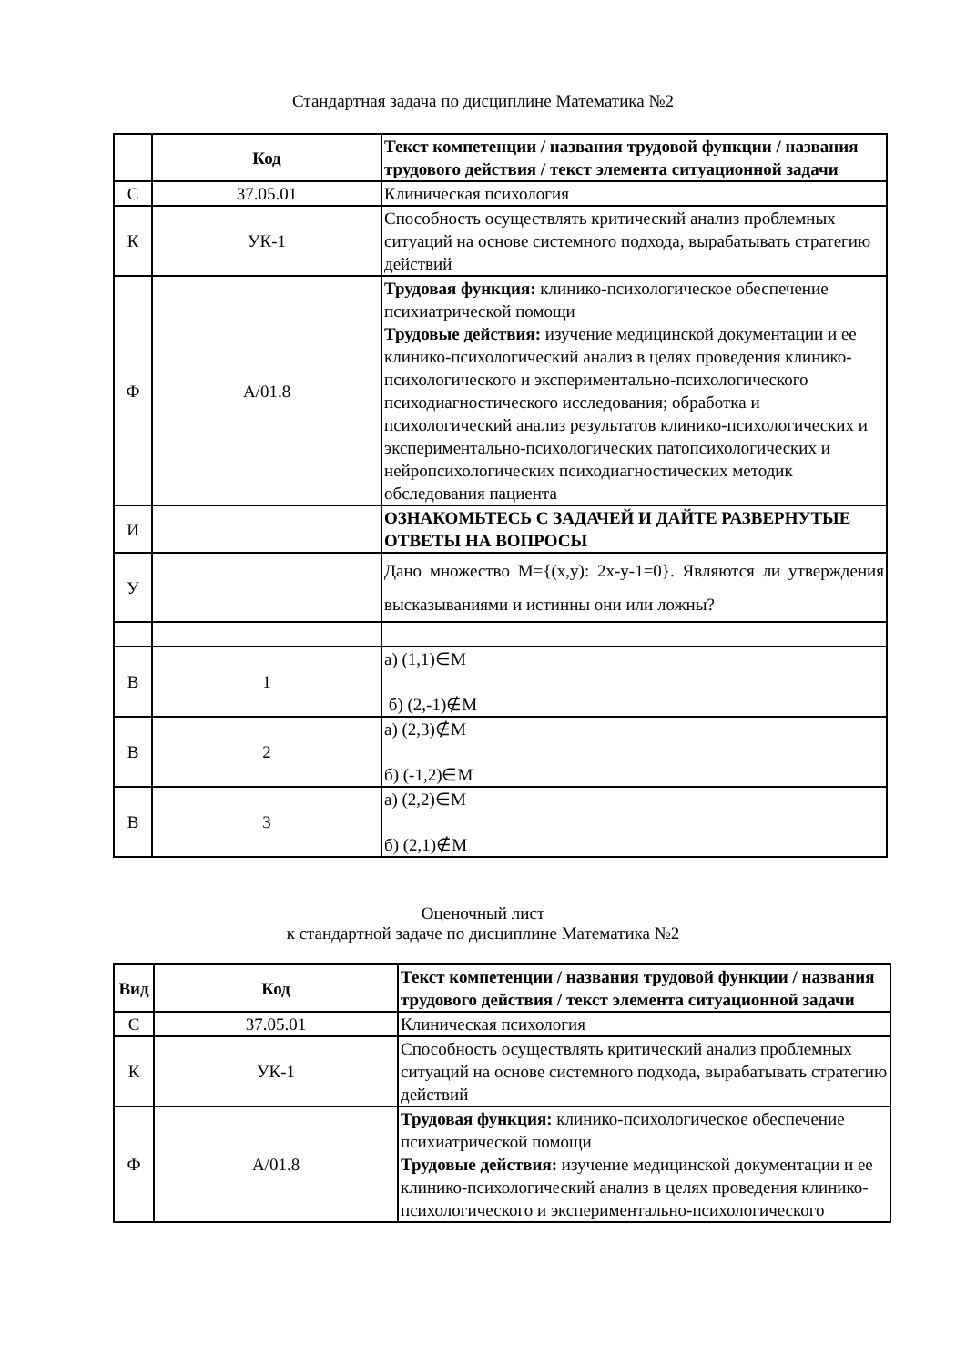Стандартная задача по дисциплине Математика №2
| | Код | Текст компетенции / названия трудовой функции / названия трудового действия / текст элемента ситуационной задачи |
| --- | --- | --- |
| С | 37.05.01 | Клиническая психология |
| К | УК-1 | Способность осуществлять критический анализ проблемных ситуаций на основе системного подхода, вырабатывать стратегию действий |
| Ф | А/01.8 | Трудовая функция: клинико-психологическое обеспечение психиатрической помощи Трудовые действия: изучение медицинской документации и ее клинико-психологический анализ в целях проведения клинико-психологического и экспериментально-психологического психодиагностического исследования; обработка и психологический анализ результатов клинико-психологических и экспериментально-психологических патопсихологических и нейропсихологических психодиагностических методик обследования пациента |
| И | | ОЗНАКОМЬТЕСЬ С ЗАДАЧЕЙ И ДАЙТЕ РАЗВЕРНУТЫЕ ОТВЕТЫ НА ВОПРОСЫ |
| У | | Дано множество М={(x,y): 2x-y-1=0}. Являются ли утверждения высказываниями и истинны они или ложны? |
| В | 1 | а) (1,1)∈М б) (2,-1)∉М |
| В | 2 | а) (2,3)∉М б) (-1,2)∈М |
| В | 3 | а) (2,2)∈М б) (2,1)∉М |
Оценочный лист
к стандартной задаче по дисциплине Математика №2
| Вид | Код | Текст компетенции / названия трудовой функции / названия трудового действия / текст элемента ситуационной задачи |
| --- | --- | --- |
| С | 37.05.01 | Клиническая психология |
| К | УК-1 | Способность осуществлять критический анализ проблемных ситуаций на основе системного подхода, вырабатывать стратегию действий |
| Ф | А/01.8 | Трудовая функция: клинико-психологическое обеспечение психиатрической помощи Трудовые действия: изучение медицинской документации и ее клинико-психологический анализ в целях проведения клинико-психологического и экспериментально-психологического |